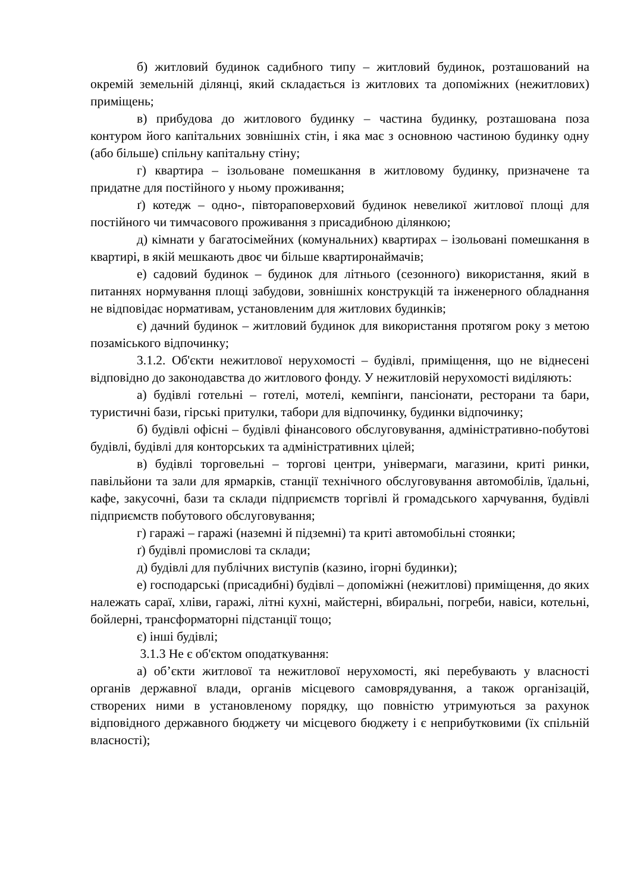б) житловий будинок садибного типу – житловий будинок, розташований на окремій земельній ділянці, який складається із житлових та допоміжних (нежитлових) приміщень;
в) прибудова до житлового будинку – частина будинку, розташована поза контуром його капітальних зовнішніх стін, і яка має з основною частиною будинку одну (або більше) спільну капітальну стіну;
г) квартира – ізольоване помешкання в житловому будинку, призначене та придатне для постійного у ньому проживання;
ґ) котедж – одно-, півтораповерховий будинок невеликої житлової площі для постійного чи тимчасового проживання з присадибною ділянкою;
д) кімнати у багатосімейних (комунальних) квартирах – ізольовані помешкання в квартирі, в якій мешкають двоє чи більше квартиронаймачів;
е) садовий будинок – будинок для літнього (сезонного) використання, який в питаннях нормування площі забудови, зовнішніх конструкцій та інженерного обладнання не відповідає нормативам, установленим для житлових будинків;
є) дачний будинок – житловий будинок для використання протягом року з метою позаміського відпочинку;
3.1.2. Об'єкти нежитлової нерухомості – будівлі, приміщення, що не віднесені відповідно до законодавства до житлового фонду. У нежитловій нерухомості виділяють:
а) будівлі готельні – готелі, мотелі, кемпінги, пансіонати, ресторани та бари, туристичні бази, гірські притулки, табори для відпочинку, будинки відпочинку;
б) будівлі офісні – будівлі фінансового обслуговування, адміністративно-побутові будівлі, будівлі для конторських та адміністративних цілей;
в) будівлі торговельні – торгові центри, універмаги, магазини, криті ринки, павільйони та зали для ярмарків, станції технічного обслуговування автомобілів, їдальні, кафе, закусочні, бази та склади підприємств торгівлі й громадського харчування, будівлі підприємств побутового обслуговування;
г) гаражі – гаражі (наземні й підземні) та криті автомобільні стоянки;
ґ) будівлі промислові та склади;
д) будівлі для публічних виступів (казино, ігорні будинки);
е) господарські (присадибні) будівлі – допоміжні (нежитлові) приміщення, до яких належать сараї, хліви, гаражі, літні кухні, майстерні, вбиральні, погреби, навіси, котельні, бойлерні, трансформаторні підстанції тощо;
є) інші будівлі;
3.1.3 Не є об'єктом оподаткування:
а) об’єкти житлової та нежитлової нерухомості, які перебувають у власності органів державної влади, органів місцевого самоврядування, а також організацій, створених ними в установленому порядку, що повністю утримуються за рахунок відповідного державного бюджету чи місцевого бюджету і є неприбутковими (їх спільній власності);